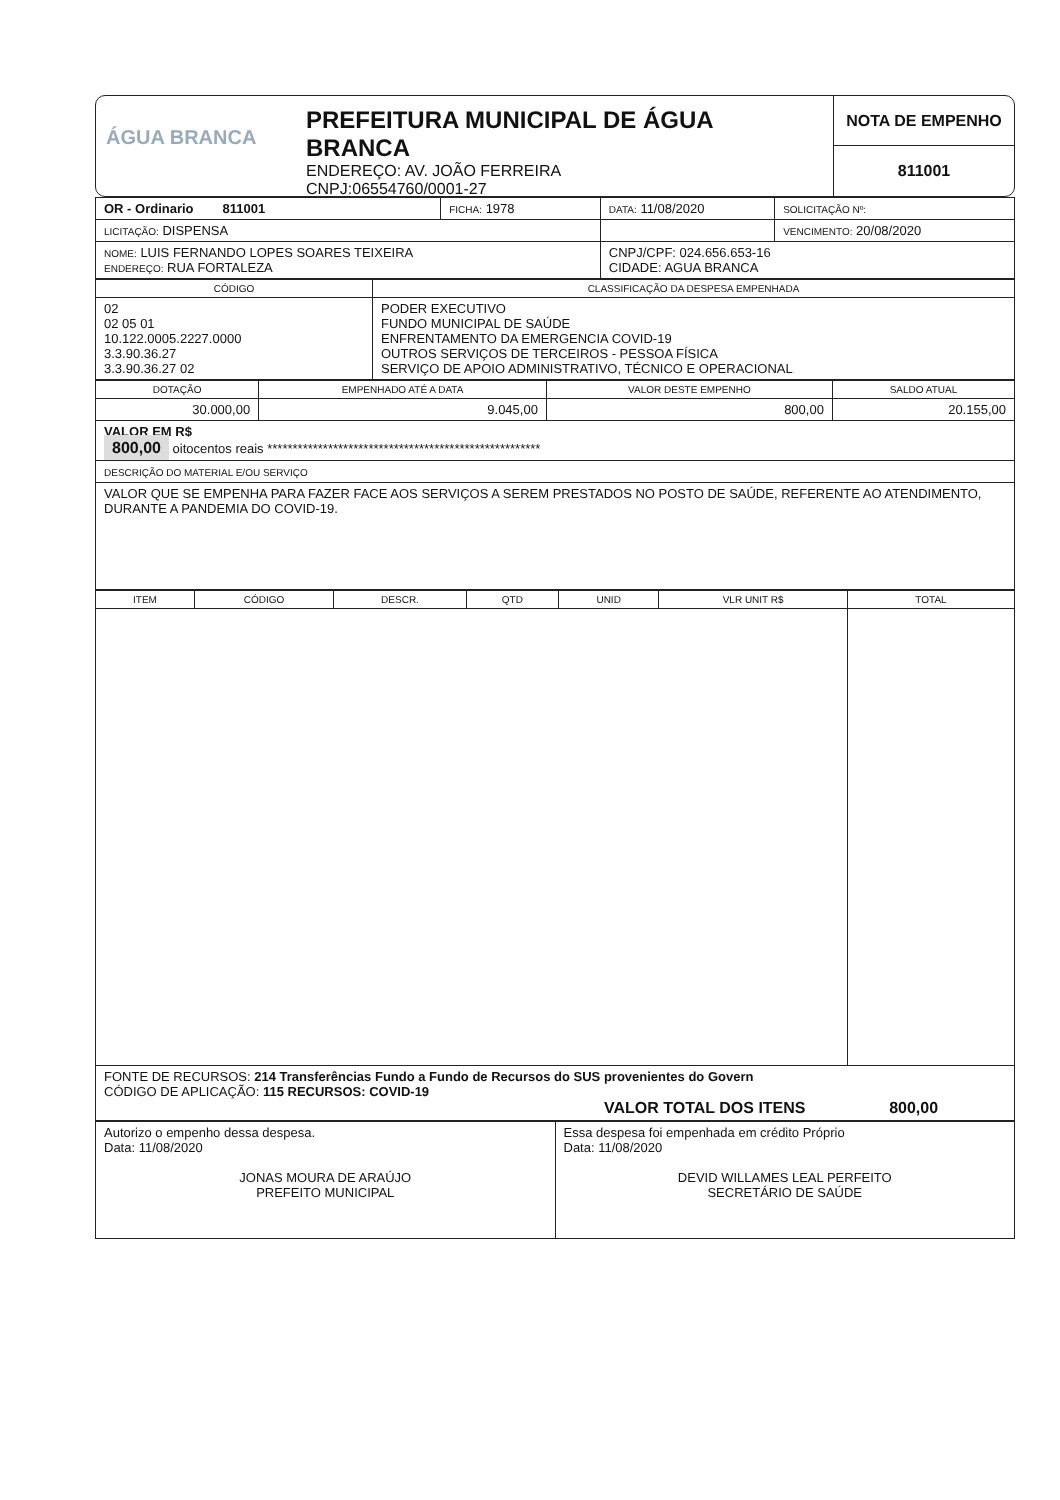ÁGUA BRANCA
PREFEITURA MUNICIPAL DE ÁGUA BRANCA
ENDEREÇO: AV. JOÃO FERREIRA
CNPJ:06554760/0001-27
NOTA DE EMPENHO
811001
| OR - Ordinario 811001 | FICHA: 1978 | DATA: 11/08/2020 | SOLICITAÇÃO Nº: |
| LICITAÇÃO: DISPENSA | | | VENCIMENTO: 20/08/2020 |
| NOME: LUIS FERNANDO LOPES SOARES TEIXEIRA ENDEREÇO: RUA FORTALEZA | | CNPJ/CPF: 024.656.653-16 CIDADE: AGUA BRANCA | |
| CÓDIGO | CLASSIFICAÇÃO DA DESPESA EMPENHADA |
| --- | --- |
| 02 02 05 01 10.122.0005.2227.0000 3.3.90.36.27 3.3.90.36.27 02 | PODER EXECUTIVO FUNDO MUNICIPAL DE SAÚDE ENFRENTAMENTO DA EMERGENCIA COVID-19 OUTROS SERVIÇOS DE TERCEIROS - PESSOA FÍSICA SERVIÇO DE APOIO ADMINISTRATIVO, TÉCNICO E OPERACIONAL |
| DOTAÇÃO | EMPENHADO ATÉ A DATA | VALOR DESTE EMPENHO | SALDO ATUAL |
| --- | --- | --- | --- |
| 30.000,00 | 9.045,00 | 800,00 | 20.155,00 |
| VALOR EM R$ 800,00 oitocentos reais ****************************************************** | | | |
| DESCRIÇÃO DO MATERIAL E/OU SERVIÇO | | | |
| VALOR QUE SE EMPENHA PARA FAZER FACE AOS SERVIÇOS A SEREM PRESTADOS NO POSTO DE SAÚDE, REFERENTE AO ATENDIMENTO, DURANTE A PANDEMIA DO COVID-19. | | | |
| ITEM | CÓDIGO | DESCR. | QTD | UNID | VLR UNIT R$ | TOTAL |
| --- | --- | --- | --- | --- | --- | --- |
| FONTE DE RECURSOS: 214 Transferências Fundo a Fundo de Recursos do SUS provenientes do Govern CÓDIGO DE APLICAÇÃO: 115 RECURSOS: COVID-19 VALOR TOTAL DOS ITENS 800,00 | | | | | | |
| Autorizo o empenho dessa despesa. Data: 11/08/2020 JONAS MOURA DE ARAÚJO PREFEITO MUNICIPAL | Essa despesa foi empenhada em crédito Próprio Data: 11/08/2020 DEVID WILLAMES LEAL PERFEITO SECRETÁRIO DE SAÚDE |